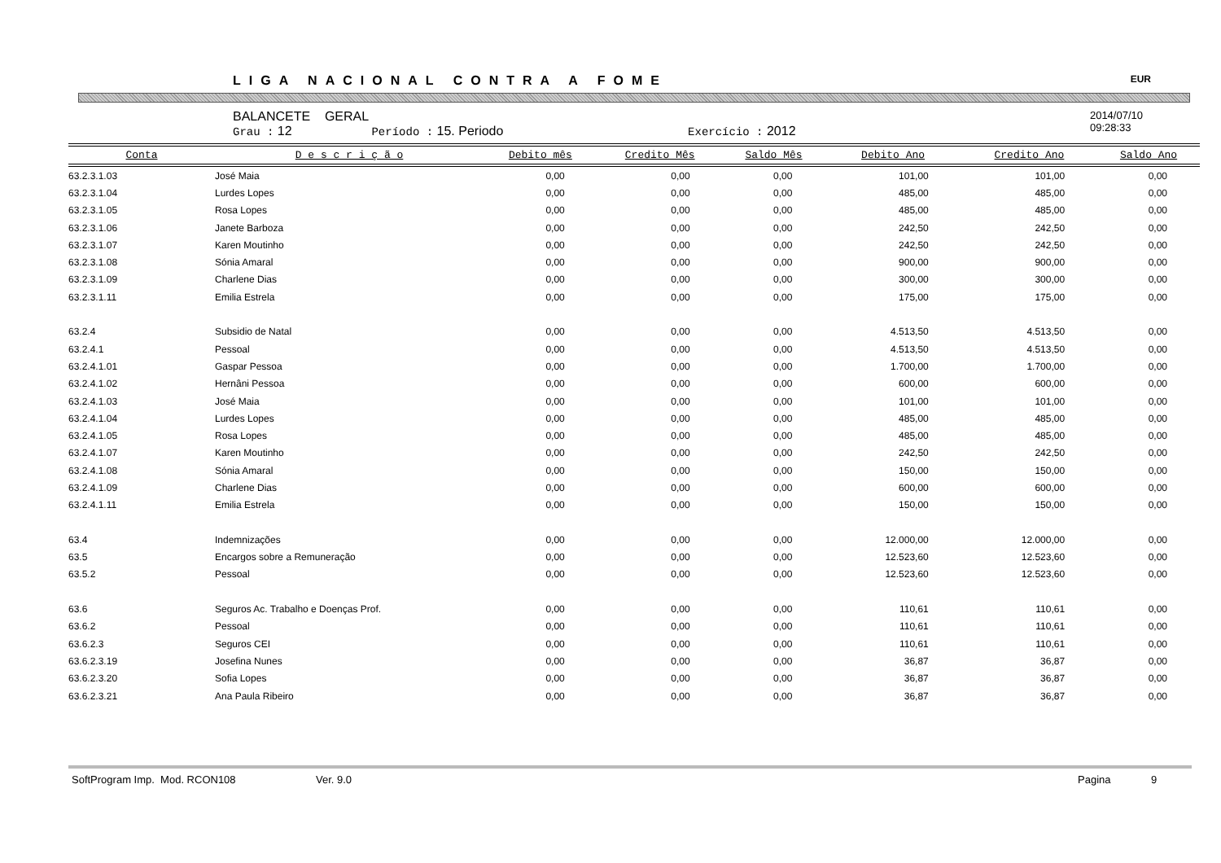LIGA NACIONAL CONTRA A FOME EUR
BALANCETE GERAL
Grau : 12 Período : 15. Periodo Exercício : 2012
2014/07/10
09:28:33
| Conta | D e s c r i ç ã o | Debito mês | Credito Mês | Saldo Mês | Debito Ano | Credito Ano | Saldo Ano |
| --- | --- | --- | --- | --- | --- | --- | --- |
| 63.2.3.1.03 | José Maia | 0,00 | 0,00 | 0,00 | 101,00 | 101,00 | 0,00 |
| 63.2.3.1.04 | Lurdes Lopes | 0,00 | 0,00 | 0,00 | 485,00 | 485,00 | 0,00 |
| 63.2.3.1.05 | Rosa Lopes | 0,00 | 0,00 | 0,00 | 485,00 | 485,00 | 0,00 |
| 63.2.3.1.06 | Janete Barboza | 0,00 | 0,00 | 0,00 | 242,50 | 242,50 | 0,00 |
| 63.2.3.1.07 | Karen Moutinho | 0,00 | 0,00 | 0,00 | 242,50 | 242,50 | 0,00 |
| 63.2.3.1.08 | Sónia Amaral | 0,00 | 0,00 | 0,00 | 900,00 | 900,00 | 0,00 |
| 63.2.3.1.09 | Charlene Dias | 0,00 | 0,00 | 0,00 | 300,00 | 300,00 | 0,00 |
| 63.2.3.1.11 | Emilia Estrela | 0,00 | 0,00 | 0,00 | 175,00 | 175,00 | 0,00 |
| 63.2.4 | Subsidio de Natal | 0,00 | 0,00 | 0,00 | 4.513,50 | 4.513,50 | 0,00 |
| 63.2.4.1 | Pessoal | 0,00 | 0,00 | 0,00 | 4.513,50 | 4.513,50 | 0,00 |
| 63.2.4.1.01 | Gaspar Pessoa | 0,00 | 0,00 | 0,00 | 1.700,00 | 1.700,00 | 0,00 |
| 63.2.4.1.02 | Hernâni Pessoa | 0,00 | 0,00 | 0,00 | 600,00 | 600,00 | 0,00 |
| 63.2.4.1.03 | José Maia | 0,00 | 0,00 | 0,00 | 101,00 | 101,00 | 0,00 |
| 63.2.4.1.04 | Lurdes Lopes | 0,00 | 0,00 | 0,00 | 485,00 | 485,00 | 0,00 |
| 63.2.4.1.05 | Rosa Lopes | 0,00 | 0,00 | 0,00 | 485,00 | 485,00 | 0,00 |
| 63.2.4.1.07 | Karen Moutinho | 0,00 | 0,00 | 0,00 | 242,50 | 242,50 | 0,00 |
| 63.2.4.1.08 | Sónia Amaral | 0,00 | 0,00 | 0,00 | 150,00 | 150,00 | 0,00 |
| 63.2.4.1.09 | Charlene Dias | 0,00 | 0,00 | 0,00 | 600,00 | 600,00 | 0,00 |
| 63.2.4.1.11 | Emilia Estrela | 0,00 | 0,00 | 0,00 | 150,00 | 150,00 | 0,00 |
| 63.4 | Indemnizações | 0,00 | 0,00 | 0,00 | 12.000,00 | 12.000,00 | 0,00 |
| 63.5 | Encargos sobre a Remuneração | 0,00 | 0,00 | 0,00 | 12.523,60 | 12.523,60 | 0,00 |
| 63.5.2 | Pessoal | 0,00 | 0,00 | 0,00 | 12.523,60 | 12.523,60 | 0,00 |
| 63.6 | Seguros Ac. Trabalho e Doenças Prof. | 0,00 | 0,00 | 0,00 | 110,61 | 110,61 | 0,00 |
| 63.6.2 | Pessoal | 0,00 | 0,00 | 0,00 | 110,61 | 110,61 | 0,00 |
| 63.6.2.3 | Seguros CEI | 0,00 | 0,00 | 0,00 | 110,61 | 110,61 | 0,00 |
| 63.6.2.3.19 | Josefina Nunes | 0,00 | 0,00 | 0,00 | 36,87 | 36,87 | 0,00 |
| 63.6.2.3.20 | Sofia Lopes | 0,00 | 0,00 | 0,00 | 36,87 | 36,87 | 0,00 |
| 63.6.2.3.21 | Ana Paula Ribeiro | 0,00 | 0,00 | 0,00 | 36,87 | 36,87 | 0,00 |
SoftProgram Imp. Mod. RCON108 Ver. 9.0 Pagina 9